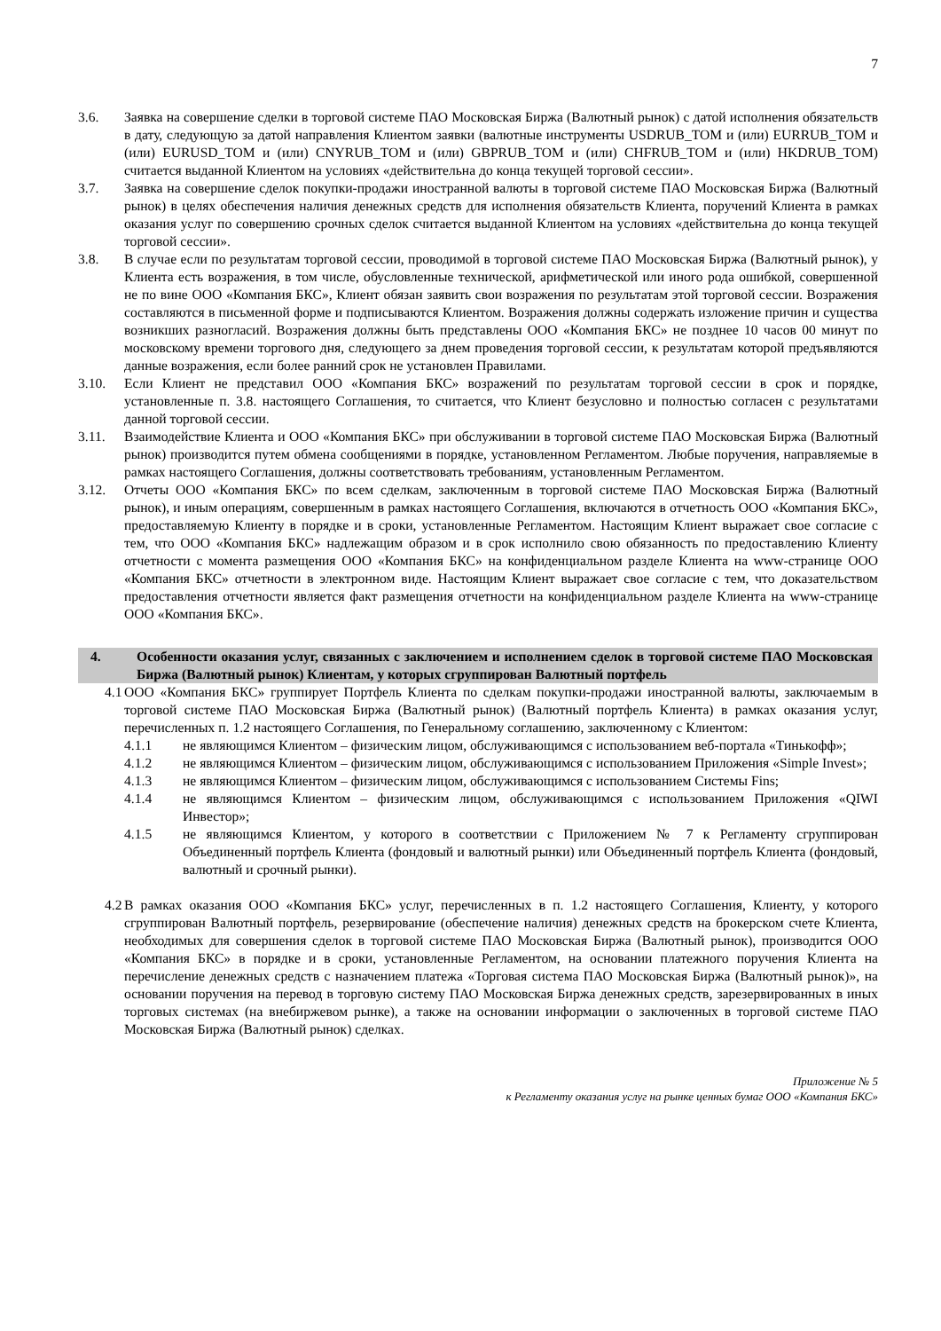7
3.6. Заявка на совершение сделки в торговой системе ПАО Московская Биржа (Валютный рынок) с датой исполнения обязательств в дату, следующую за датой направления Клиентом заявки (валютные инструменты USDRUB_TOM и (или) EURRUB_TOM и (или) EURUSD_TOM и (или) CNYRUB_TOM и (или) GBPRUB_TOM и (или) CHFRUB_TOM и (или) HKDRUB_TOM) считается выданной Клиентом на условиях «действительна до конца текущей торговой сессии».
3.7. Заявка на совершение сделок покупки-продажи иностранной валюты в торговой системе ПАО Московская Биржа (Валютный рынок) в целях обеспечения наличия денежных средств для исполнения обязательств Клиента, поручений Клиента в рамках оказания услуг по совершению срочных сделок считается выданной Клиентом на условиях «действительна до конца текущей торговой сессии».
3.8. В случае если по результатам торговой сессии, проводимой в торговой системе ПАО Московская Биржа (Валютный рынок), у Клиента есть возражения, в том числе, обусловленные технической, арифметической или иного рода ошибкой, совершенной не по вине ООО «Компания БКС», Клиент обязан заявить свои возражения по результатам этой торговой сессии. Возражения составляются в письменной форме и подписываются Клиентом. Возражения должны содержать изложение причин и существа возникших разногласий. Возражения должны быть представлены ООО «Компания БКС» не позднее 10 часов 00 минут по московскому времени торгового дня, следующего за днем проведения торговой сессии, к результатам которой предъявляются данные возражения, если более ранний срок не установлен Правилами.
3.10. Если Клиент не представил ООО «Компания БКС» возражений по результатам торговой сессии в срок и порядке, установленные п. 3.8. настоящего Соглашения, то считается, что Клиент безусловно и полностью согласен с результатами данной торговой сессии.
3.11. Взаимодействие Клиента и ООО «Компания БКС» при обслуживании в торговой системе ПАО Московская Биржа (Валютный рынок) производится путем обмена сообщениями в порядке, установленном Регламентом. Любые поручения, направляемые в рамках настоящего Соглашения, должны соответствовать требованиям, установленным Регламентом.
3.12. Отчеты ООО «Компания БКС» по всем сделкам, заключенным в торговой системе ПАО Московская Биржа (Валютный рынок), и иным операциям, совершенным в рамках настоящего Соглашения, включаются в отчетность ООО «Компания БКС», предоставляемую Клиенту в порядке и в сроки, установленные Регламентом. Настоящим Клиент выражает свое согласие с тем, что ООО «Компания БКС» надлежащим образом и в срок исполнило свою обязанность по предоставлению Клиенту отчетности с момента размещения ООО «Компания БКС» на конфиденциальном разделе Клиента на www-странице ООО «Компания БКС» отчетности в электронном виде. Настоящим Клиент выражает свое согласие с тем, что доказательством предоставления отчетности является факт размещения отчетности на конфиденциальном разделе Клиента на www-странице ООО «Компания БКС».
4. Особенности оказания услуг, связанных с заключением и исполнением сделок в торговой системе ПАО Московская Биржа (Валютный рынок) Клиентам, у которых сгруппирован Валютный портфель
4.1
ООО «Компания БКС» группирует Портфель Клиента по сделкам покупки-продажи иностранной валюты, заключаемым в торговой системе ПАО Московская Биржа (Валютный рынок) (Валютный портфель Клиента) в рамках оказания услуг, перечисленных п. 1.2 настоящего Соглашения, по Генеральному соглашению, заключенному с Клиентом:
4.1.1 не являющимся Клиентом – физическим лицом, обслуживающимся с использованием веб-портала «Тинькофф»;
4.1.2 не являющимся Клиентом – физическим лицом, обслуживающимся с использованием Приложения «Simple Invest»;
4.1.3 не являющимся Клиентом – физическим лицом, обслуживающимся с использованием Системы Fins;
4.1.4 не являющимся Клиентом – физическим лицом, обслуживающимся с использованием Приложения «QIWI Инвестор»;
4.1.5 не являющимся Клиентом, у которого в соответствии с Приложением № 7 к Регламенту сгруппирован Объединенный портфель Клиента (фондовый и валютный рынки) или Объединенный портфель Клиента (фондовый, валютный и срочный рынки).
4.2
В рамках оказания ООО «Компания БКС» услуг, перечисленных в п. 1.2 настоящего Соглашения, Клиенту, у которого сгруппирован Валютный портфель, резервирование (обеспечение наличия) денежных средств на брокерском счете Клиента, необходимых для совершения сделок в торговой системе ПАО Московская Биржа (Валютный рынок), производится ООО «Компания БКС» в порядке и в сроки, установленные Регламентом, на основании платежного поручения Клиента на перечисление денежных средств с назначением платежа «Торговая система ПАО Московская Биржа (Валютный рынок)», на основании поручения на перевод в торговую систему ПАО Московская Биржа денежных средств, зарезервированных в иных торговых системах (на внебиржевом рынке), а также на основании информации о заключенных в торговой системе ПАО Московская Биржа (Валютный рынок) сделках.
Приложение № 5
к Регламенту оказания услуг на рынке ценных бумаг ООО «Компания БКС»